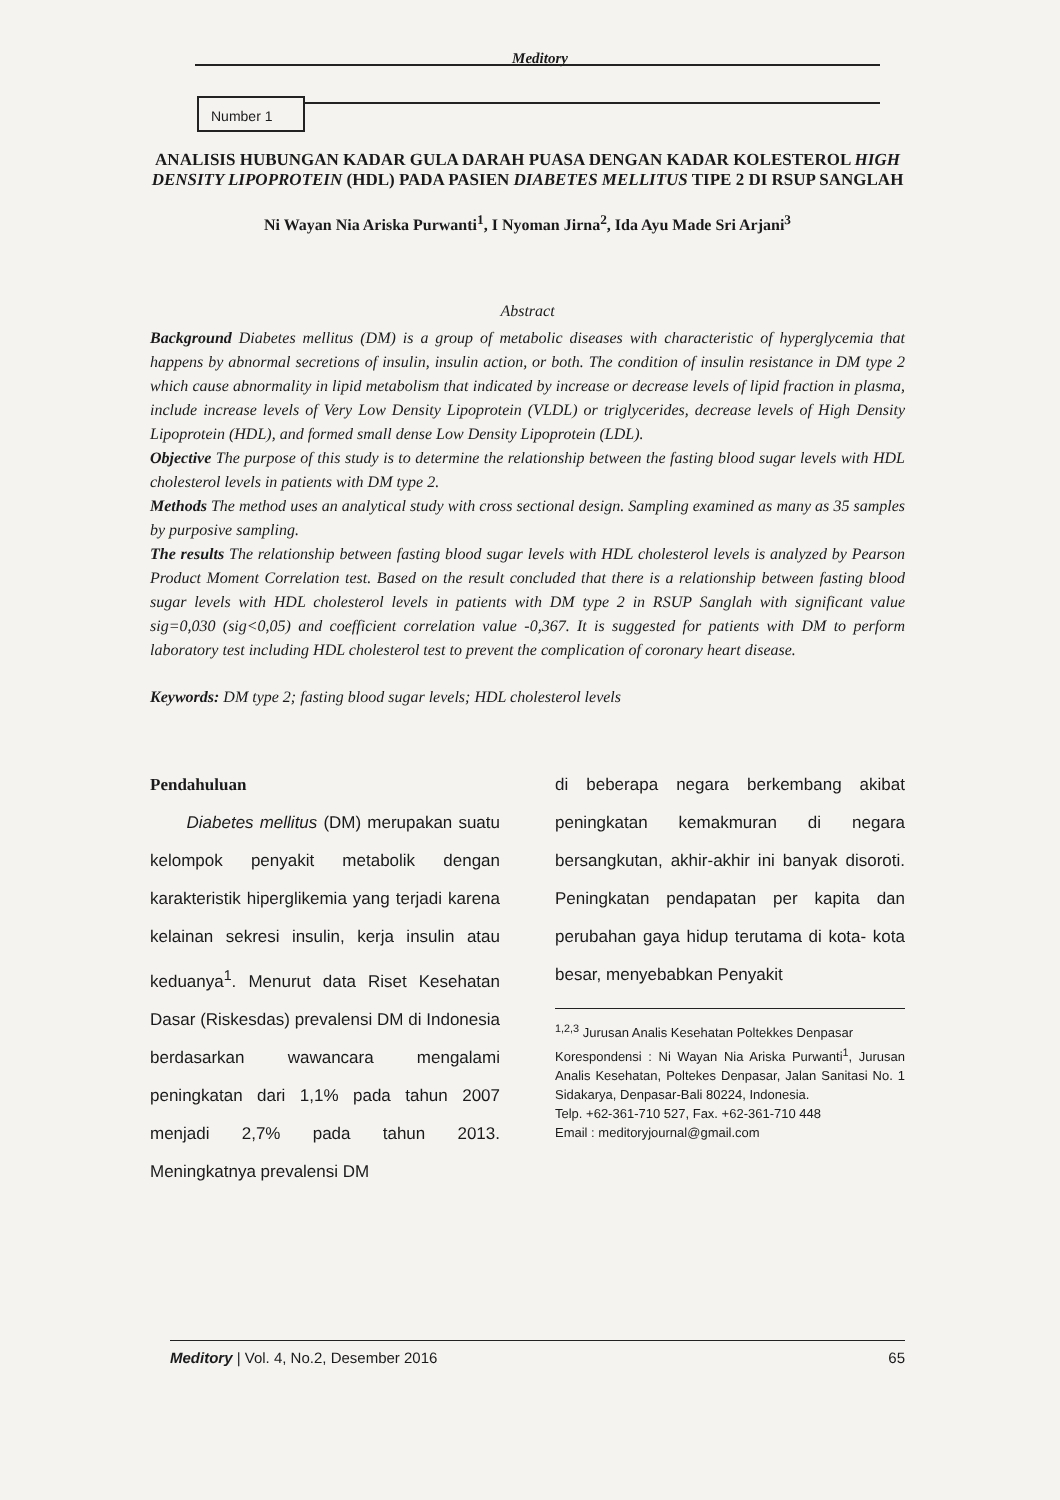Meditory
Number 1
ANALISIS HUBUNGAN KADAR GULA DARAH PUASA DENGAN KADAR KOLESTEROL HIGH DENSITY LIPOPROTEIN (HDL) PADA PASIEN DIABETES MELLITUS TIPE 2 DI RSUP SANGLAH
Ni Wayan Nia Ariska Purwanti<sup>1</sup>, I Nyoman Jirna<sup>2</sup>, Ida Ayu Made Sri Arjani<sup>3</sup>
Abstract
Background Diabetes mellitus (DM) is a group of metabolic diseases with characteristic of hyperglycemia that happens by abnormal secretions of insulin, insulin action, or both. The condition of insulin resistance in DM type 2 which cause abnormality in lipid metabolism that indicated by increase or decrease levels of lipid fraction in plasma, include increase levels of Very Low Density Lipoprotein (VLDL) or triglycerides, decrease levels of High Density Lipoprotein (HDL), and formed small dense Low Density Lipoprotein (LDL).
Objective The purpose of this study is to determine the relationship between the fasting blood sugar levels with HDL cholesterol levels in patients with DM type 2.
Methods The method uses an analytical study with cross sectional design. Sampling examined as many as 35 samples by purposive sampling.
The results The relationship between fasting blood sugar levels with HDL cholesterol levels is analyzed by Pearson Product Moment Correlation test. Based on the result concluded that there is a relationship between fasting blood sugar levels with HDL cholesterol levels in patients with DM type 2 in RSUP Sanglah with significant value sig=0,030 (sig<0,05) and coefficient correlation value -0,367. It is suggested for patients with DM to perform laboratory test including HDL cholesterol test to prevent the complication of coronary heart disease.
Keywords: DM type 2; fasting blood sugar levels; HDL cholesterol levels
Pendahuluan
Diabetes mellitus (DM) merupakan suatu kelompok penyakit metabolik dengan karakteristik hiperglikemia yang terjadi karena kelainan sekresi insulin, kerja insulin atau keduanya<sup>1</sup>. Menurut data Riset Kesehatan Dasar (Riskesdas) prevalensi DM di Indonesia berdasarkan wawancara mengalami peningkatan dari 1,1% pada tahun 2007 menjadi 2,7% pada tahun 2013. Meningkatnya prevalensi DM
di beberapa negara berkembang akibat peningkatan kemakmuran di negara bersangkutan, akhir-akhir ini banyak disoroti. Peningkatan pendapatan per kapita dan perubahan gaya hidup terutama di kota- kota besar, menyebabkan Penyakit
<sup>1,2,3</sup> Jurusan Analis Kesehatan Poltekkes Denpasar
Korespondensi : Ni Wayan Nia Ariska Purwanti<sup>1</sup>, Jurusan Analis Kesehatan, Poltekes Denpasar, Jalan Sanitasi No. 1 Sidakarya, Denpasar-Bali 80224, Indonesia.
Telp. +62-361-710 527, Fax. +62-361-710 448
Email : meditoryjournal@gmail.com
Meditory | Vol. 4, No.2, Desember 2016 65